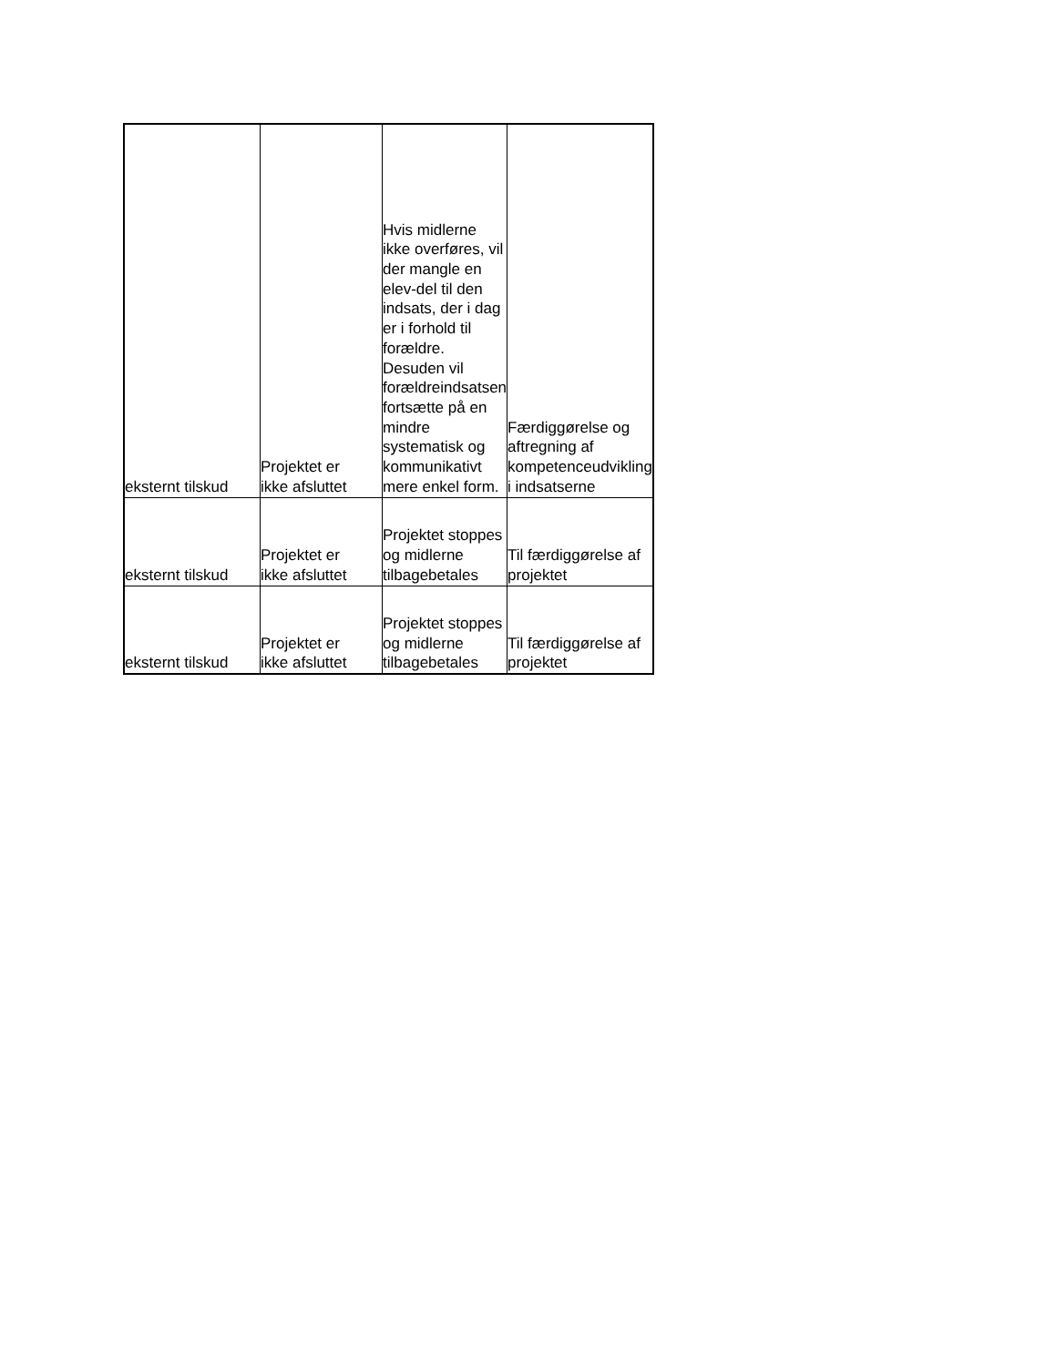| eksternt tilskud | Projektet er ikke afsluttet | Hvis midlerne ikke overføres, vil der mangle en elev-del til den indsats, der i dag er i forhold til forældre. Desuden vil forældreindsatsen fortsætte på en mindre systematisk og kommunikativt mere enkel form. | Færdiggørelse og aftregning af kompetenceudvikling i indsatserne |
| eksternt tilskud | Projektet er ikke afsluttet | Projektet stoppes og midlerne tilbagebetales | Til færdiggørelse af projektet |
| eksternt tilskud | Projektet er ikke afsluttet | Projektet stoppes og midlerne tilbagebetales | Til færdiggørelse af projektet |